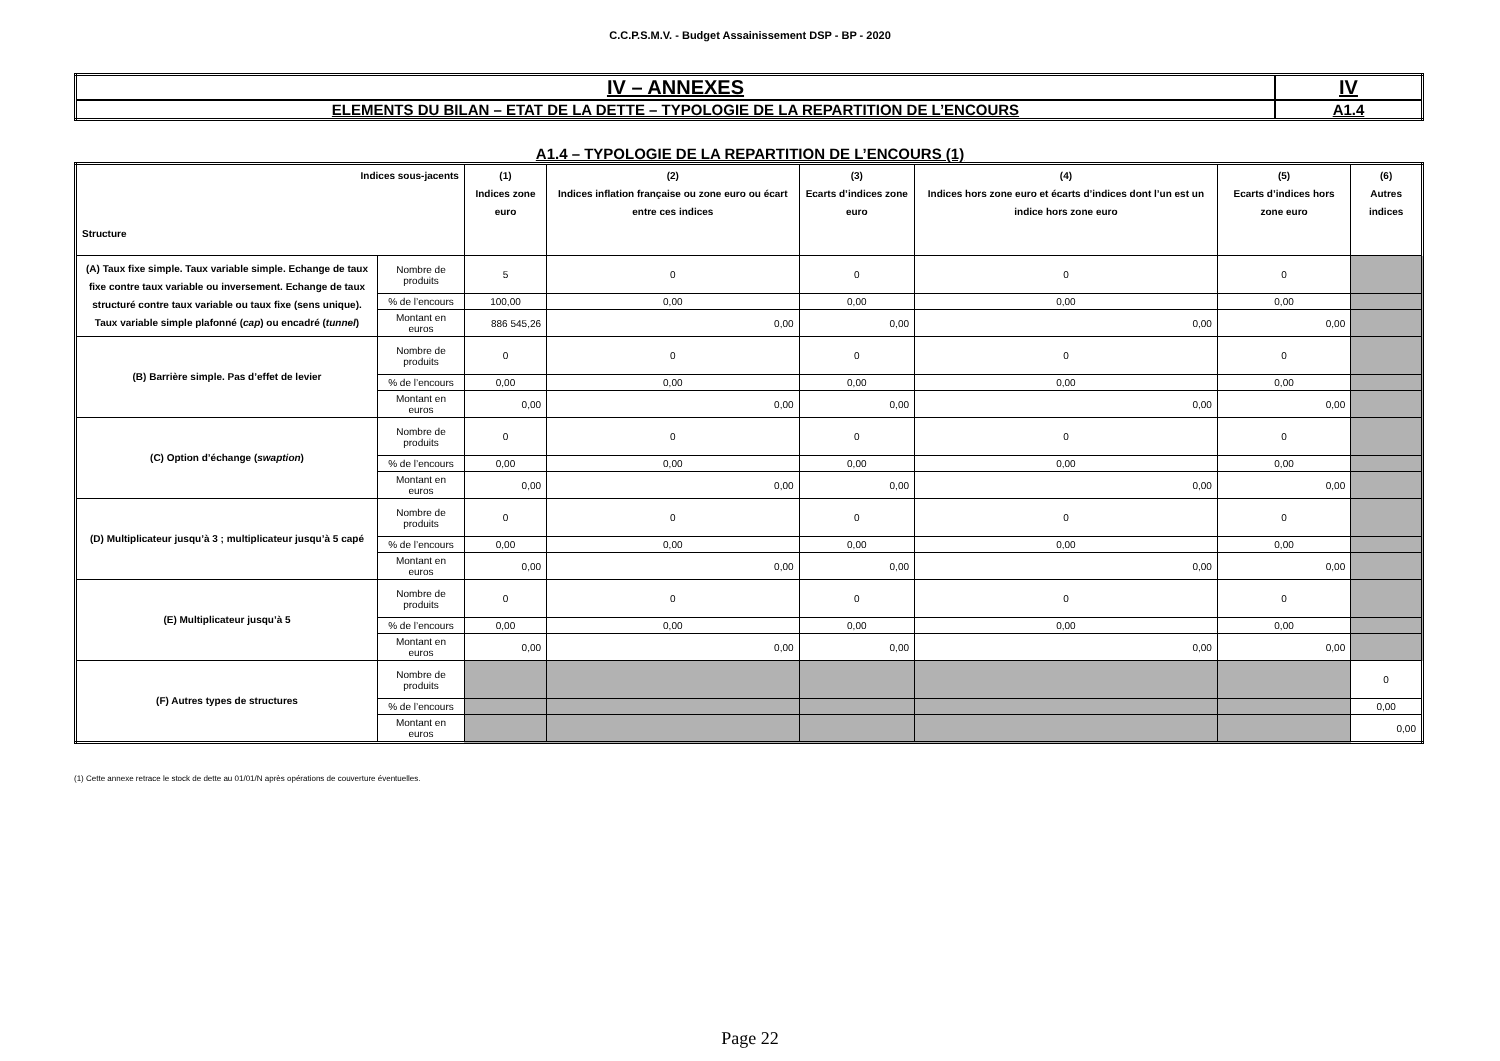C.C.P.S.M.V. - Budget Assainissement DSP - BP - 2020
| IV – ANNEXES | IV |
| ELEMENTS DU BILAN – ETAT DE LA DETTE – TYPOLOGIE DE LA REPARTITION DE L’ENCOURS | A1.4 |
A1.4 – TYPOLOGIE DE LA REPARTITION DE L’ENCOURS (1)
| Indices sous-jacents Structure | | (1) Indices zone euro | (2) Indices inflation française ou zone euro ou écart entre ces indices | (3) Ecarts d’indices zone euro | (4) Indices hors zone euro et écarts d’indices dont l’un est un indice hors zone euro | (5) Ecarts d’indices hors zone euro | (6) Autres indices |
| --- | --- | --- | --- | --- | --- | --- | --- |
| (A) Taux fixe simple. Taux variable simple. Echange de taux fixe contre taux variable ou inversement. Echange de taux structuré contre taux variable ou taux fixe (sens unique). Taux variable simple plafonné ( cap ) ou encadré ( tunnel ) | Nombre de produits | 5 | 0 | 0 | 0 | 0 | |
| | % de l’encours | 100,00 | 0,00 | 0,00 | 0,00 | 0,00 | |
| | Montant en euros | 886 545,26 | 0,00 | 0,00 | 0,00 | 0,00 | |
| (B) Barrière simple. Pas d’effet de levier | Nombre de produits | 0 | 0 | 0 | 0 | 0 | |
| | % de l’encours | 0,00 | 0,00 | 0,00 | 0,00 | 0,00 | |
| | Montant en euros | 0,00 | 0,00 | 0,00 | 0,00 | 0,00 | |
| (C) Option d’échange ( swaption ) | Nombre de produits | 0 | 0 | 0 | 0 | 0 | |
| | % de l’encours | 0,00 | 0,00 | 0,00 | 0,00 | 0,00 | |
| | Montant en euros | 0,00 | 0,00 | 0,00 | 0,00 | 0,00 | |
| (D) Multiplicateur jusqu’à 3 ; multiplicateur jusqu’à 5 capé | Nombre de produits | 0 | 0 | 0 | 0 | 0 | |
| | % de l’encours | 0,00 | 0,00 | 0,00 | 0,00 | 0,00 | |
| | Montant en euros | 0,00 | 0,00 | 0,00 | 0,00 | 0,00 | |
| (E) Multiplicateur jusqu’à 5 | Nombre de produits | 0 | 0 | 0 | 0 | 0 | |
| | % de l’encours | 0,00 | 0,00 | 0,00 | 0,00 | 0,00 | |
| | Montant en euros | 0,00 | 0,00 | 0,00 | 0,00 | 0,00 | |
| (F) Autres types de structures | Nombre de produits | | | | | | 0 |
| | % de l’encours | | | | | | 0,00 |
| | Montant en euros | | | | | | 0,00 |
(1) Cette annexe retrace le stock de dette au 01/01/N après opérations de couverture éventuelles.
Page 22